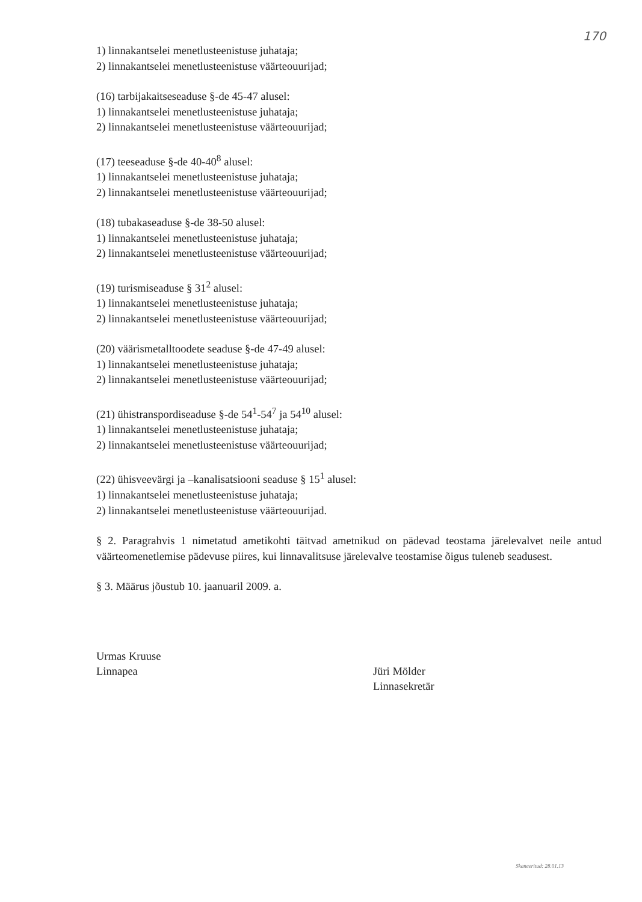170
1) linnakantselei menetlusteenistuse juhataja;
2) linnakantselei menetlusteenistuse väärteouurijad;
(16) tarbijakaitseseaduse §-de 45-47 alusel:
1) linnakantselei menetlusteenistuse juhataja;
2) linnakantselei menetlusteenistuse väärteouurijad;
(17) teeseaduse §-de 40-40<sup>8</sup> alusel:
1) linnakantselei menetlusteenistuse juhataja;
2) linnakantselei menetlusteenistuse väärteouurijad;
(18) tubakaseaduse §-de 38-50 alusel:
1) linnakantselei menetlusteenistuse juhataja;
2) linnakantselei menetlusteenistuse väärteouurijad;
(19) turismiseaduse § 31<sup>2</sup> alusel:
1) linnakantselei menetlusteenistuse juhataja;
2) linnakantselei menetlusteenistuse väärteouurijad;
(20) väärismetalltoodete seaduse §-de 47-49 alusel:
1) linnakantselei menetlusteenistuse juhataja;
2) linnakantselei menetlusteenistuse väärteouurijad;
(21) ühistranspordiseaduse §-de 54<sup>1</sup>-54<sup>7</sup> ja 54<sup>10</sup> alusel:
1) linnakantselei menetlusteenistuse juhataja;
2) linnakantselei menetlusteenistuse väärteouurijad;
(22) ühisveevärgi ja –kanalisatsiooni seaduse § 15<sup>1</sup> alusel:
1) linnakantselei menetlusteenistuse juhataja;
2) linnakantselei menetlusteenistuse väärteouurijad.
§ 2. Paragrahvis 1 nimetatud ametikohti täitvad ametnikud on pädevad teostama järelevalvet neile antud väärteomenetlemise pädevuse piires, kui linnavalitsuse järelevalve teostamise õigus tuleneb seadusest.
§ 3. Määrus jõustub 10. jaanuaril 2009. a.
Urmas Kruuse
Linnapea
Jüri Mölder
Linnasekretär
Skaneeritud: 28.01.13